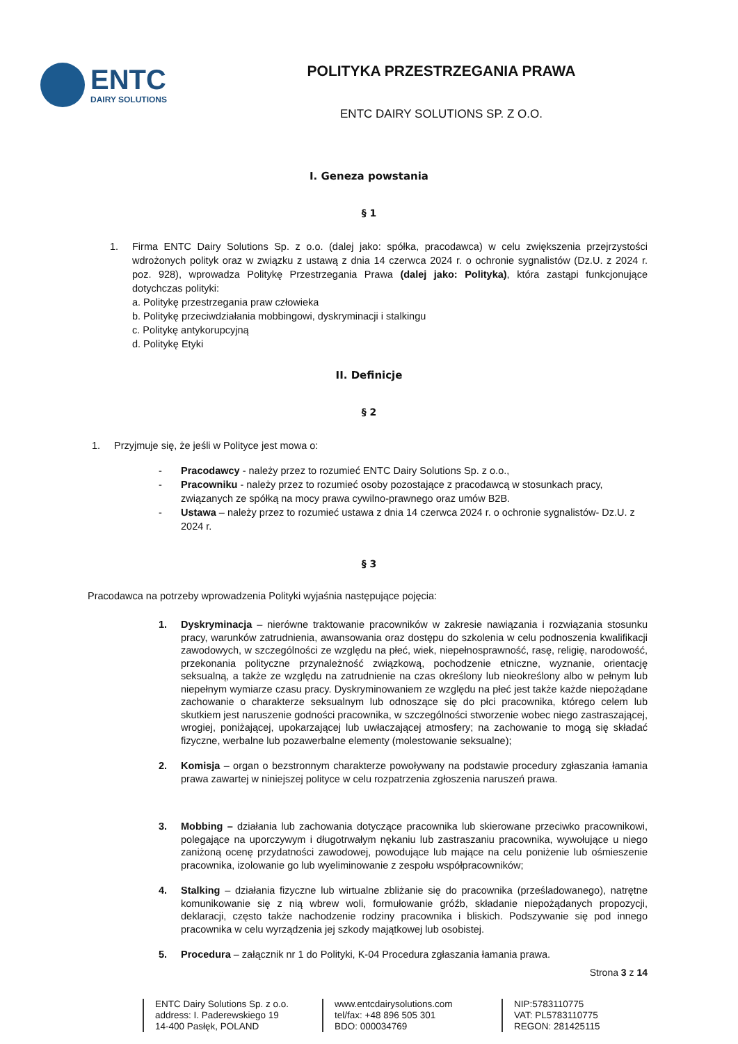ENTC
DAIRY SOLUTIONS
POLITYKA PRZESTRZEGANIA PRAWA
ENTC DAIRY SOLUTIONS SP. Z O.O.
I. Geneza powstania
§ 1
1. Firma ENTC Dairy Solutions Sp. z o.o. (dalej jako: spółka, pracodawca) w celu zwiększenia przejrzystości wdrożonych polityk oraz w związku z ustawą z dnia 14 czerwca 2024 r. o ochronie sygnalistów (Dz.U. z 2024 r. poz. 928), wprowadza Politykę Przestrzegania Prawa (dalej jako: Polityka), która zastąpi funkcjonujące dotychczas polityki:
a. Politykę przestrzegania praw człowieka
b. Politykę przeciwdziałania mobbingowi, dyskryminacji i stalkingu
c. Politykę antykorupcyjną
d. Politykę Etyki
II. Definicje
§ 2
1. Przyjmuje się, że jeśli w Polityce jest mowa o:
- Pracodawcy - należy przez to rozumieć ENTC Dairy Solutions Sp. z o.o.,
- Pracowniku - należy przez to rozumieć osoby pozostające z pracodawcą w stosunkach pracy, związanych ze spółką na mocy prawa cywilno-prawnego oraz umów B2B.
- Ustawa – należy przez to rozumieć ustawa z dnia 14 czerwca 2024 r. o ochronie sygnalistów- Dz.U. z 2024 r.
§ 3
Pracodawca na potrzeby wprowadzenia Polityki wyjaśnia następujące pojęcia:
1. Dyskryminacja – nierówne traktowanie pracowników w zakresie nawiązania i rozwiązania stosunku pracy, warunków zatrudnienia, awansowania oraz dostępu do szkolenia w celu podnoszenia kwalifikacji zawodowych, w szczególności ze względu na płeć, wiek, niepełnosprawność, rasę, religię, narodowość, przekonania polityczne przynależność związkową, pochodzenie etniczne, wyznanie, orientację seksualną, a także ze względu na zatrudnienie na czas określony lub nieokreślony albo w pełnym lub niepełnym wymiarze czasu pracy. Dyskryminowaniem ze względu na płeć jest także każde niepożądane zachowanie o charakterze seksualnym lub odnoszące się do płci pracownika, którego celem lub skutkiem jest naruszenie godności pracownika, w szczególności stworzenie wobec niego zastraszającej, wrogiej, poniżającej, upokarzającej lub uwłaczającej atmosfery; na zachowanie to mogą się składać fizyczne, werbalne lub pozawerbalne elementy (molestowanie seksualne);
2. Komisja – organ o bezstronnym charakterze powoływany na podstawie procedury zgłaszania łamania prawa zawartej w niniejszej polityce w celu rozpatrzenia zgłoszenia naruszeń prawa.
3. Mobbing – działania lub zachowania dotyczące pracownika lub skierowane przeciwko pracownikowi, polegające na uporczywym i długotrwałym nękaniu lub zastraszaniu pracownika, wywołujące u niego zaniżoną ocenę przydatności zawodowej, powodujące lub mające na celu poniżenie lub ośmieszenie pracownika, izolowanie go lub wyeliminowanie z zespołu współpracowników;
4. Stalking – działania fizyczne lub wirtualne zbliżanie się do pracownika (prześladowanego), natrętne komunikowanie się z nią wbrew woli, formułowanie gróźb, składanie niepożądanych propozycji, deklaracji, często także nachodzenie rodziny pracownika i bliskich. Podszywanie się pod innego pracownika w celu wyrządzenia jej szkody majątkowej lub osobistej.
5. Procedura – załącznik nr 1 do Polityki, K-04 Procedura zgłaszania łamania prawa.
Strona 3 z 14
ENTC Dairy Solutions Sp. z o.o.
address: I. Paderewskiego 19
14-400 Pasłęk, POLAND
www.entcdairysolutions.com
tel/fax: +48 896 505 301
BDO: 000034769
NIP:5783110775
VAT: PL5783110775
REGON: 281425115